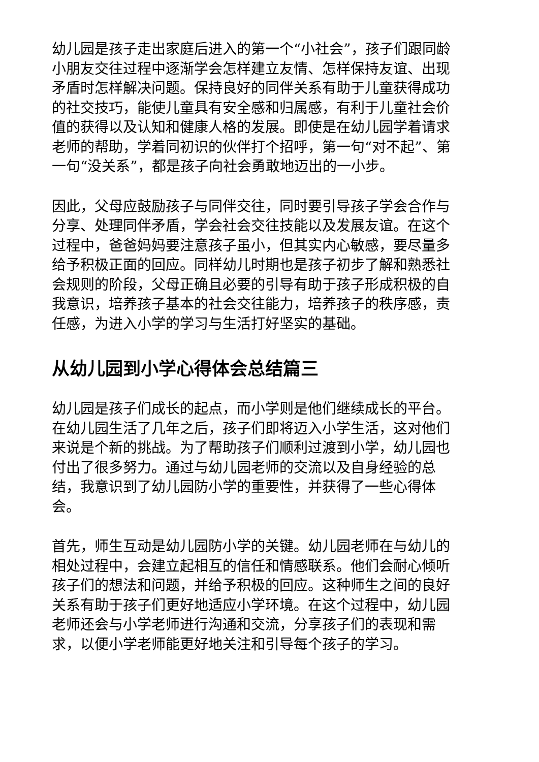幼儿园是孩子走出家庭后进入的第一个“小社会”，孩子们跟同龄小朋友交往过程中逐渐学会怎样建立友情、怎样保持友谊、出现矛盾时怎样解决问题。保持良好的同伴关系有助于儿童获得成功的社交技巧，能使儿童具有安全感和归属感，有利于儿童社会价值的获得以及认知和健康人格的发展。即使是在幼儿园学着请求老师的帮助，学着同初识的伙伴打个招呼，第一句“对不起”、第一句“没关系”，都是孩子向社会勇敢地迈出的一小步。
因此，父母应鼓励孩子与同伴交往，同时要引导孩子学会合作与分享、处理同伴矛盾，学会社会交往技能以及发展友谊。在这个过程中，爸爸妈妈要注意孩子虽小，但其实内心敏感，要尽量多给予积极正面的回应。同样幼儿时期也是孩子初步了解和熟悉社会规则的阶段，父母正确且必要的引导有助于孩子形成积极的自我意识，培养孩子基本的社会交往能力，培养孩子的秩序感，责任感，为进入小学的学习与生活打好坚实的基础。
从幼儿园到小学心得体会总结篇三
幼儿园是孩子们成长的起点，而小学则是他们继续成长的平台。在幼儿园生活了几年之后，孩子们即将迈入小学生活，这对他们来说是个新的挑战。为了帮助孩子们顺利过渡到小学，幼儿园也付出了很多努力。通过与幼儿园老师的交流以及自身经验的总结，我意识到了幼儿园防小学的重要性，并获得了一些心得体会。
首先，师生互动是幼儿园防小学的关键。幼儿园老师在与幼儿的相处过程中，会建立起相互的信任和情感联系。他们会耐心倾听孩子们的想法和问题，并给予积极的回应。这种师生之间的良好关系有助于孩子们更好地适应小学环境。在这个过程中，幼儿园老师还会与小学老师进行沟通和交流，分享孩子们的表现和需求，以便小学老师能更好地关注和引导每个孩子的学习。